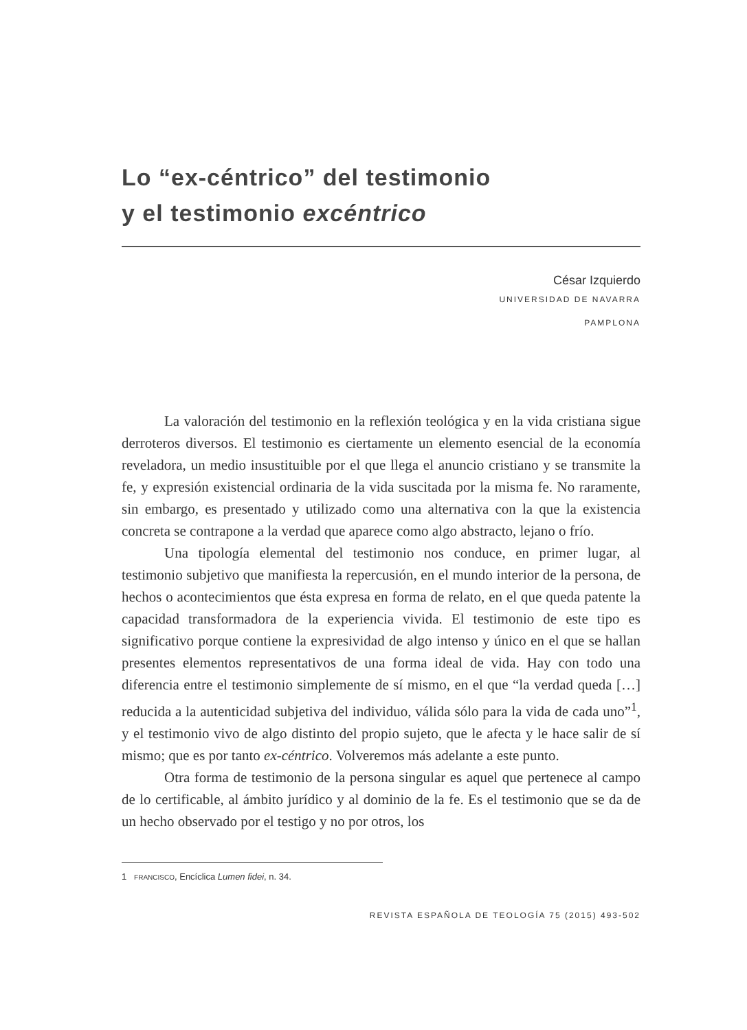Lo “ex-céntrico” del testimonio
y el testimonio excéntrico
César Izquierdo
UNIVERSIDAD DE NAVARRA
PAMPLONA
La valoración del testimonio en la reflexión teológica y en la vida cristiana sigue derroteros diversos. El testimonio es ciertamente un elemento esencial de la economía reveladora, un medio insustituible por el que llega el anuncio cristiano y se transmite la fe, y expresión existencial ordinaria de la vida suscitada por la misma fe. No raramente, sin embargo, es presentado y utilizado como una alternativa con la que la existencia concreta se contrapone a la verdad que aparece como algo abstracto, lejano o frío.
Una tipología elemental del testimonio nos conduce, en primer lugar, al testimonio subjetivo que manifiesta la repercusión, en el mundo interior de la persona, de hechos o acontecimientos que ésta expresa en forma de relato, en el que queda patente la capacidad transformadora de la experiencia vivida. El testimonio de este tipo es significativo porque contiene la expresividad de algo intenso y único en el que se hallan presentes elementos representativos de una forma ideal de vida. Hay con todo una diferencia entre el testimonio simplemente de sí mismo, en el que “la verdad queda […] reducida a la autenticidad subjetiva del individuo, válida sólo para la vida de cada uno”<sup>1</sup>, y el testimonio vivo de algo distinto del propio sujeto, que le afecta y le hace salir de sí mismo; que es por tanto ex-céntrico. Volveremos más adelante a este punto.
Otra forma de testimonio de la persona singular es aquel que pertenece al campo de lo certificable, al ámbito jurídico y al dominio de la fe. Es el testimonio que se da de un hecho observado por el testigo y no por otros, los
1 FRANCISCO, Encíclica Lumen fidei, n. 34.
REVISTA ESPAÑOLA DE TEOLOGÍA 75 (2015) 493-502